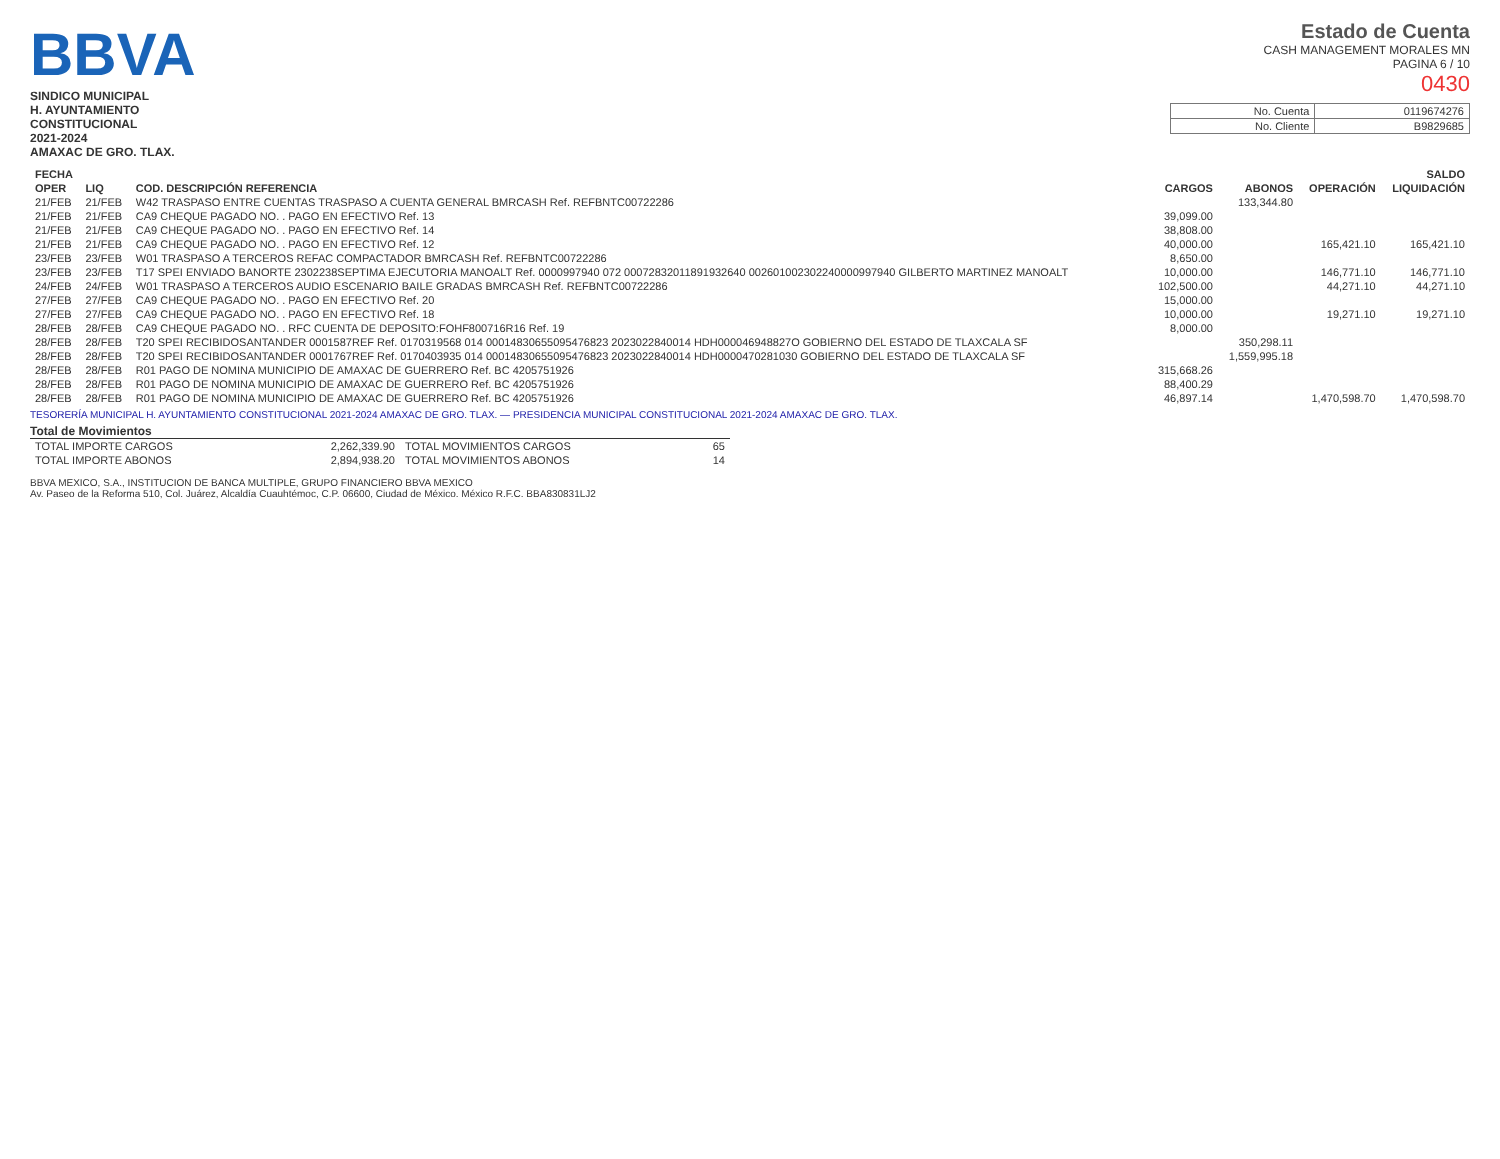BBVA
SINDICO MUNICIPAL
H. AYUNTAMIENTO
CONSTITUCIONAL
2021-2024
AMAXAC DE GRO. TLAX.
Estado de Cuenta
CASH MANAGEMENT MORALES MN
PAGINA 6 / 10
0430
| No. Cuenta | 0119674276 |
| No. Cliente | B9829685 |
| FECHA | | | | | SALDO | |
| --- | --- | --- | --- | --- | --- | --- |
| OPER | LIQ | COD. DESCRIPCIÓN REFERENCIA | CARGOS | ABONOS | OPERACIÓN | LIQUIDACIÓN |
| 21/FEB | 21/FEB | W42 TRASPASO ENTRE CUENTAS TRASPASO A CUENTA GENERAL BMRCASH Ref. REFBNTC00722286 | | 133,344.80 | | |
| 21/FEB | 21/FEB | CA9 CHEQUE PAGADO NO. . PAGO EN EFECTIVO Ref. 13 | 39,099.00 | | | |
| 21/FEB | 21/FEB | CA9 CHEQUE PAGADO NO. . PAGO EN EFECTIVO Ref. 14 | 38,808.00 | | | |
| 21/FEB | 21/FEB | CA9 CHEQUE PAGADO NO. . PAGO EN EFECTIVO Ref. 12 | 40,000.00 | | 165,421.10 | 165,421.10 |
| 23/FEB | 23/FEB | W01 TRASPASO A TERCEROS REFAC COMPACTADOR BMRCASH Ref. REFBNTC00722286 | 8,650.00 | | | |
| 23/FEB | 23/FEB | T17 SPEI ENVIADO BANORTE 2302238SEPTIMA EJECUTORIA MANOALT Ref. 0000997940 072 00072832011891932640 002601002302240000997940 GILBERTO MARTINEZ MANOALT | 10,000.00 | | 146,771.10 | 146,771.10 |
| 24/FEB | 24/FEB | W01 TRASPASO A TERCEROS AUDIO ESCENARIO BAILE GRADAS BMRCASH Ref. REFBNTC00722286 | 102,500.00 | | 44,271.10 | 44,271.10 |
| 27/FEB | 27/FEB | CA9 CHEQUE PAGADO NO. . PAGO EN EFECTIVO Ref. 20 | 15,000.00 | | | |
| 27/FEB | 27/FEB | CA9 CHEQUE PAGADO NO. . PAGO EN EFECTIVO Ref. 18 | 10,000.00 | | 19,271.10 | 19,271.10 |
| 28/FEB | 28/FEB | CA9 CHEQUE PAGADO NO. . RFC CUENTA DE DEPOSITO:FOHF800716R16 Ref. 19 | 8,000.00 | | | |
| 28/FEB | 28/FEB | T20 SPEI RECIBIDOSANTANDER 0001587REF Ref. 0170319568 014 00014830655095476823 2023022840014 HDH000046948827O GOBIERNO DEL ESTADO DE TLAXCALA SF | | 350,298.11 | | |
| 28/FEB | 28/FEB | T20 SPEI RECIBIDOSANTANDER 0001767REF Ref. 0170403935 014 00014830655095476823 2023022840014 HDH0000470281030 GOBIERNO DEL ESTADO DE TLAXCALA SF | | 1,559,995.18 | | |
| 28/FEB | 28/FEB | R01 PAGO DE NOMINA MUNICIPIO DE AMAXAC DE GUERRERO Ref. BC 4205751926 | 315,668.26 | | | |
| 28/FEB | 28/FEB | R01 PAGO DE NOMINA MUNICIPIO DE AMAXAC DE GUERRERO Ref. BC 4205751926 | 88,400.29 | | | |
| 28/FEB | 28/FEB | R01 PAGO DE NOMINA MUNICIPIO DE AMAXAC DE GUERRERO Ref. BC 4205751926 | 46,897.14 | | 1,470,598.70 | 1,470,598.70 |
TESORERÍA MUNICIPAL H. AYUNTAMIENTO CONSTITUCIONAL 2021-2024 AMAXAC DE GRO. TLAX. — PRESIDENCIA MUNICIPAL CONSTITUCIONAL 2021-2024 AMAXAC DE GRO. TLAX.
Total de Movimientos
| TOTAL IMPORTE CARGOS | 2,262,339.90 | TOTAL MOVIMIENTOS CARGOS | 65 |
| TOTAL IMPORTE ABONOS | 2,894,938.20 | TOTAL MOVIMIENTOS ABONOS | 14 |
BBVA MEXICO, S.A., INSTITUCION DE BANCA MULTIPLE, GRUPO FINANCIERO BBVA MEXICO
Av. Paseo de la Reforma 510, Col. Juárez, Alcaldía Cuauhtémoc, C.P. 06600, Ciudad de México. México R.F.C. BBA830831LJ2